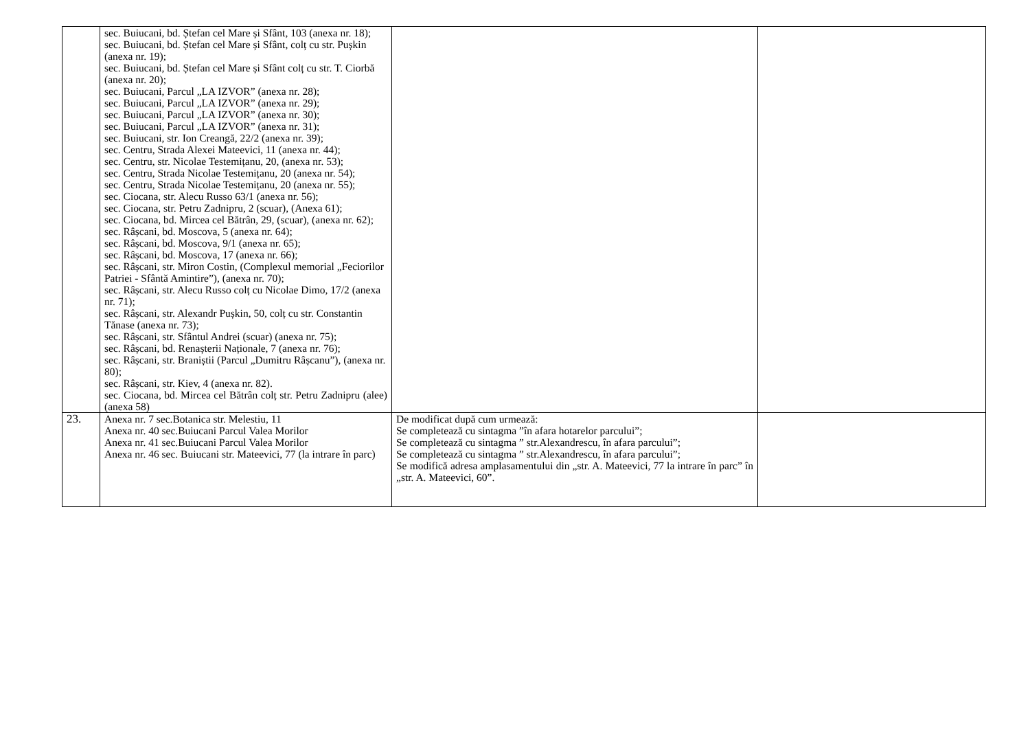| | sec. Buiucani, bd. Ștefan cel Mare și Sfânt, 103 (anexa nr. 18); sec. Buiucani, bd. Ștefan cel Mare și Sfânt, colț cu str. Pușkin (anexa nr. 19); sec. Buiucani, bd. Ștefan cel Mare și Sfânt colț cu str. T. Ciorbă (anexa nr. 20); sec. Buiucani, Parcul „LA IZVOR” (anexa nr. 28); sec. Buiucani, Parcul „LA IZVOR” (anexa nr. 29); sec. Buiucani, Parcul „LA IZVOR” (anexa nr. 30); sec. Buiucani, Parcul „LA IZVOR” (anexa nr. 31); sec. Buiucani, str. Ion Creangă, 22/2 (anexa nr. 39); sec. Centru, Strada Alexei Mateevici, 11 (anexa nr. 44); sec. Centru, str. Nicolae Testemițanu, 20, (anexa nr. 53); sec. Centru, Strada Nicolae Testemițanu, 20 (anexa nr. 54); sec. Centru, Strada Nicolae Testemițanu, 20 (anexa nr. 55); sec. Ciocana, str. Alecu Russo 63/1 (anexa nr. 56); sec. Ciocana, str. Petru Zadnipru, 2 (scuar), (Anexa 61); sec. Ciocana, bd. Mircea cel Bătrân, 29, (scuar), (anexa nr. 62); sec. Râșcani, bd. Moscova, 5 (anexa nr. 64); sec. Râșcani, bd. Moscova, 9/1 (anexa nr. 65); sec. Râșcani, bd. Moscova, 17 (anexa nr. 66); sec. Râșcani, str. Miron Costin, (Complexul memorial „Feciorilor Patriei - Sfântă Amintire”), (anexa nr. 70); sec. Râșcani, str. Alecu Russo colț cu Nicolae Dimo, 17/2 (anexa nr. 71); sec. Râșcani, str. Alexandr Pușkin, 50, colț cu str. Constantin Tănase (anexa nr. 73); sec. Râșcani, str. Sfântul Andrei (scuar) (anexa nr. 75); sec. Râșcani, bd. Renașterii Naționale, 7 (anexa nr. 76); sec. Râșcani, str. Braniștii (Parcul „Dumitru Râșcanu”), (anexa nr. 80); sec. Râșcani, str. Kiev, 4 (anexa nr. 82). sec. Ciocana, bd. Mircea cel Bătrân colț str. Petru Zadnipru (alee)(anexa 58) | | |
| 23. | Anexa nr. 7 sec.Botanica str. Melestiu, 11 Anexa nr. 40 sec.Buiucani Parcul Valea Morilor Anexa nr. 41 sec.Buiucani Parcul Valea Morilor Anexa nr. 46 sec. Buiucani str. Mateevici, 77 (la intrare în parc) | De modificat după cum urmează: Se completează cu sintagma ”în afara hotarelor parcului”; Se completează cu sintagma ” str.Alexandrescu, în afara parcului”; Se completează cu sintagma ” str.Alexandrescu, în afara parcului”; Se modifică adresa amplasamentului din „str. A. Mateevici, 77 la intrare în parc” în „str. A. Mateevici, 60”. | |